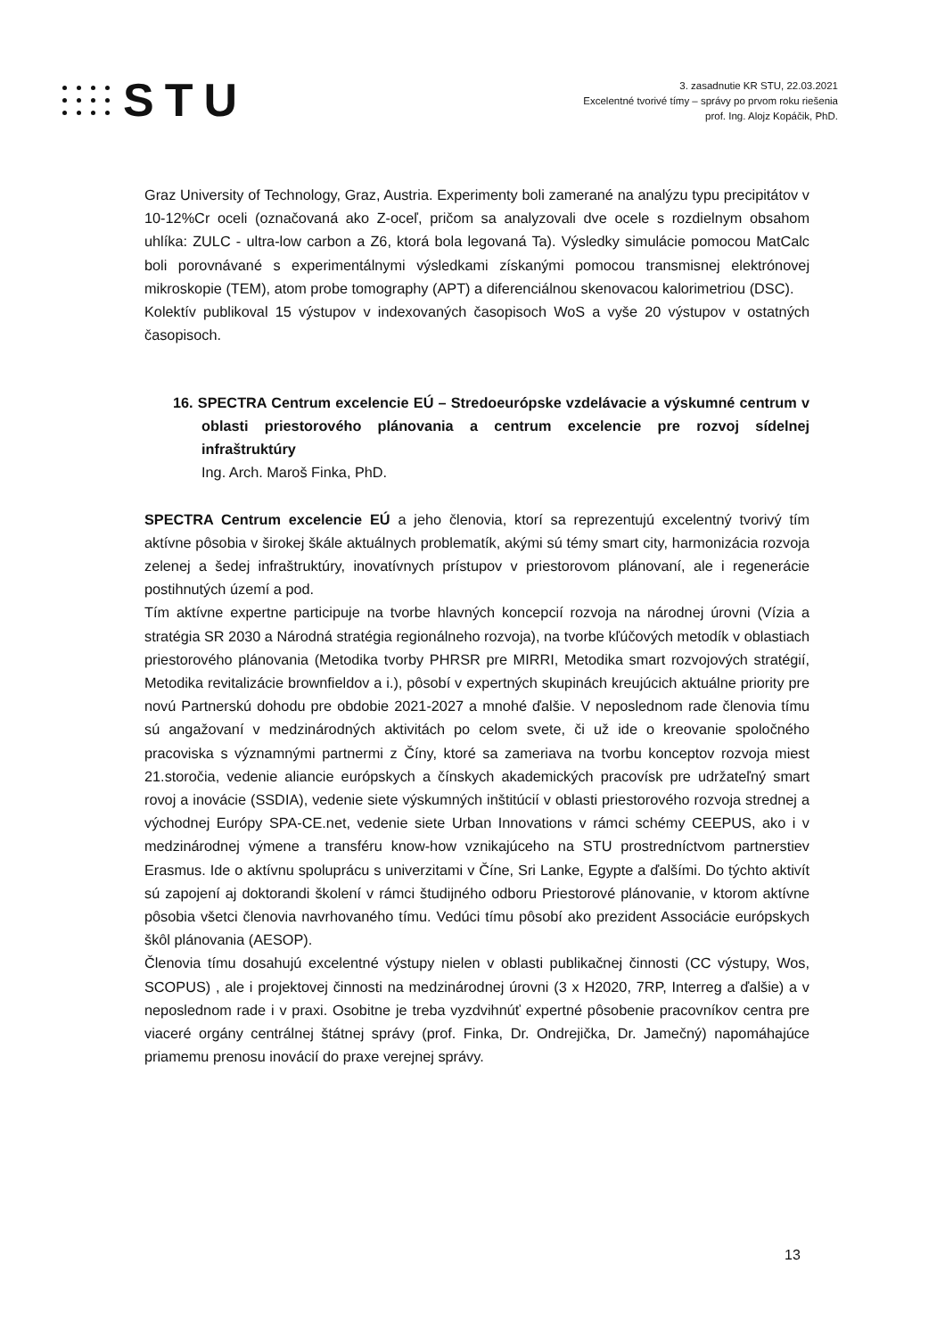STU
3. zasadnutie KR STU, 22.03.2021
Excelentné tvorivé tímy – správy po prvom roku riešenia
prof. Ing. Alojz Kopáčik, PhD.
Graz University of Technology, Graz, Austria. Experimenty boli zamerané na analýzu typu precipitátov v 10-12%Cr oceli (označovaná ako Z-oceľ, pričom sa analyzovali dve ocele s rozdielnym obsahom uhlíka: ZULC - ultra-low carbon a Z6, ktorá bola legovaná Ta). Výsledky simulácie pomocou MatCalc boli porovnávané s experimentálnymi výsledkami získanými pomocou transmisnej elektrónovej mikroskopie (TEM), atom probe tomography (APT) a diferenciálnou skenovacou kalorimetriou (DSC).
Kolektív publikoval 15 výstupov v indexovaných časopisoch WoS a vyše 20 výstupov v ostatných časopisoch.
16. SPECTRA Centrum excelencie EÚ – Stredoeurópske vzdelávacie a výskumné centrum v oblasti priestorového plánovania a centrum excelencie pre rozvoj sídelnej infraštruktúry
Ing. Arch. Maroš Finka, PhD.
SPECTRA Centrum excelencie EÚ a jeho členovia, ktorí sa reprezentujú excelentný tvorivý tím aktívne pôsobia v širokej škále aktuálnych problematík, akými sú témy smart city, harmonizácia rozvoja zelenej a šedej infraštruktúry, inovatívnych prístupov v priestorovom plánovaní, ale i regenerácie postihnutých území a pod.
Tím aktívne expertne participuje na tvorbe hlavných koncepcií rozvoja na národnej úrovni (Vízia a stratégia SR 2030 a Národná stratégia regionálneho rozvoja), na tvorbe kľúčových metodík v oblastiach priestorového plánovania (Metodika tvorby PHRSR pre MIRRI, Metodika smart rozvojových stratégií, Metodika revitalizácie brownfieldov a i.), pôsobí v expertných skupinách kreujúcich aktuálne priority pre novú Partnerskú dohodu pre obdobie 2021-2027 a mnohé ďalšie. V neposlednom rade členovia tímu sú angažovaní v medzinárodných aktivitách po celom svete, či už ide o kreovanie spoločného pracoviska s významnými partnermi z Číny, ktoré sa zameriava na tvorbu konceptov rozvoja miest 21.storočia, vedenie aliancie európskych a čínskych akademických pracovísk pre udržateľný smart rovoj a inovácie (SSDIA), vedenie siete výskumných inštitúcií v oblasti priestorového rozvoja strednej a východnej Európy SPA-CE.net, vedenie siete Urban Innovations v rámci schémy CEEPUS, ako i v medzinárodnej výmene a transféru know-how vznikajúceho na STU prostredníctvom partnerstiev Erasmus. Ide o aktívnu spoluprácu s univerzitami v Číne, Sri Lanke, Egypte a ďalšími. Do týchto aktivít sú zapojení aj doktorandi školení v rámci študijného odboru Priestorové plánovanie, v ktorom aktívne pôsobia všetci členovia navrhovaného tímu. Vedúci tímu pôsobí ako prezident Associácie európskych škôl plánovania (AESOP).
Členovia tímu dosahujú excelentné výstupy nielen v oblasti publikačnej činnosti (CC výstupy, Wos, SCOPUS) , ale i projektovej činnosti na medzinárodnej úrovni (3 x H2020, 7RP, Interreg a ďalšie) a v neposlednom rade i v praxi. Osobitne je treba vyzdvihnúť expertné pôsobenie pracovníkov centra pre viaceré orgány centrálnej štátnej správy (prof. Finka, Dr. Ondrejička, Dr. Jamečný) napomáhajúce priamemu prenosu inovácií do praxe verejnej správy.
13